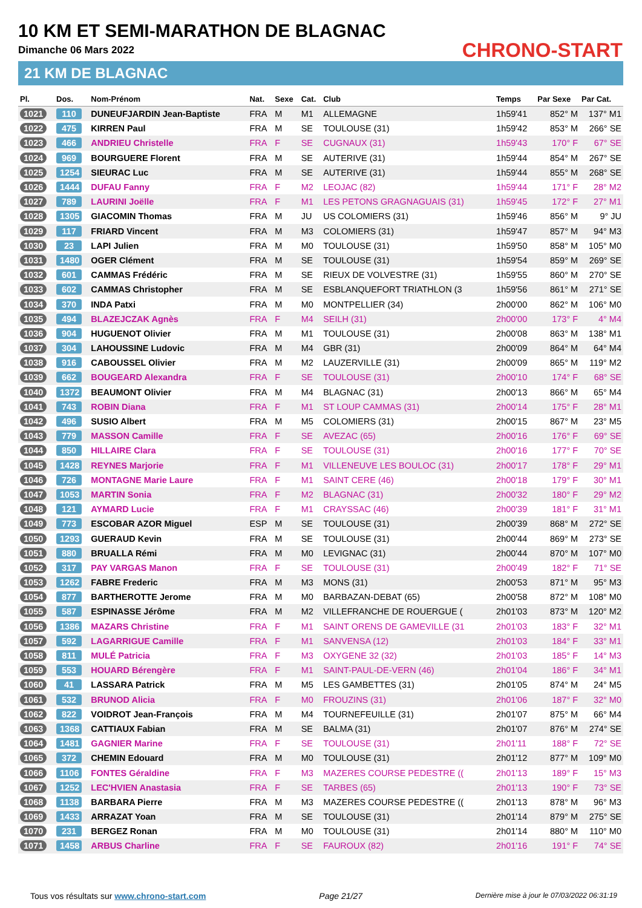10 KM ET SEMI-MARATHON DE BLAGNAC
Dimanche 06 Mars 2022
21 KM DE BLAGNAC
CHRONO-START
| Pl. | Dos. | Nom-Prénom | Nat. | Sexe | Cat. | Club | Temps | Par Sexe | Par Cat. |
| --- | --- | --- | --- | --- | --- | --- | --- | --- | --- |
| 1021 | 110 | DUNEUFJARDIN Jean-Baptiste | FRA | M | M1 | ALLEMAGNE | 1h59'41 | 852° M | 137° M1 |
| 1022 | 475 | KIRREN Paul | FRA | M | SE | TOULOUSE (31) | 1h59'42 | 853° M | 266° SE |
| 1023 | 466 | ANDRIEU Christelle | FRA | F | SE | CUGNAUX (31) | 1h59'43 | 170° F | 67° SE |
| 1024 | 969 | BOURGUERE Florent | FRA | M | SE | AUTERIVE (31) | 1h59'44 | 854° M | 267° SE |
| 1025 | 1254 | SIEURAC Luc | FRA | M | SE | AUTERIVE (31) | 1h59'44 | 855° M | 268° SE |
| 1026 | 1444 | DUFAU Fanny | FRA | F | M2 | LEOJAC (82) | 1h59'44 | 171° F | 28° M2 |
| 1027 | 789 | LAURINI Joëlle | FRA | F | M1 | LES PETONS GRAGNAGUAIS (31) | 1h59'45 | 172° F | 27° M1 |
| 1028 | 1305 | GIACOMIN Thomas | FRA | M | JU | US COLOMIERS (31) | 1h59'46 | 856° M | 9° JU |
| 1029 | 117 | FRIARD Vincent | FRA | M | M3 | COLOMIERS (31) | 1h59'47 | 857° M | 94° M3 |
| 1030 | 23 | LAPI Julien | FRA | M | M0 | TOULOUSE (31) | 1h59'50 | 858° M | 105° M0 |
| 1031 | 1480 | OGER Clément | FRA | M | SE | TOULOUSE (31) | 1h59'54 | 859° M | 269° SE |
| 1032 | 601 | CAMMAS Frédéric | FRA | M | SE | RIEUX DE VOLVESTRE (31) | 1h59'55 | 860° M | 270° SE |
| 1033 | 602 | CAMMAS Christopher | FRA | M | SE | ESBLANQUEFORT TRIATHLON (3 | 1h59'56 | 861° M | 271° SE |
| 1034 | 370 | INDA Patxi | FRA | M | M0 | MONTPELLIER (34) | 2h00'00 | 862° M | 106° M0 |
| 1035 | 494 | BLAZEJCZAK Agnès | FRA | F | M4 | SEILH (31) | 2h00'00 | 173° F | 4° M4 |
| 1036 | 904 | HUGUENOT Olivier | FRA | M | M1 | TOULOUSE (31) | 2h00'08 | 863° M | 138° M1 |
| 1037 | 304 | LAHOUSSINE Ludovic | FRA | M | M4 | GBR (31) | 2h00'09 | 864° M | 64° M4 |
| 1038 | 916 | CABOUSSEL Olivier | FRA | M | M2 | LAUZERVILLE (31) | 2h00'09 | 865° M | 119° M2 |
| 1039 | 662 | BOUGEARD Alexandra | FRA | F | SE | TOULOUSE (31) | 2h00'10 | 174° F | 68° SE |
| 1040 | 1372 | BEAUMONT Olivier | FRA | M | M4 | BLAGNAC (31) | 2h00'13 | 866° M | 65° M4 |
| 1041 | 743 | ROBIN Diana | FRA | F | M1 | ST LOUP CAMMAS (31) | 2h00'14 | 175° F | 28° M1 |
| 1042 | 496 | SUSIO Albert | FRA | M | M5 | COLOMIERS (31) | 2h00'15 | 867° M | 23° M5 |
| 1043 | 779 | MASSON Camille | FRA | F | SE | AVEZAC (65) | 2h00'16 | 176° F | 69° SE |
| 1044 | 850 | HILLAIRE Clara | FRA | F | SE | TOULOUSE (31) | 2h00'16 | 177° F | 70° SE |
| 1045 | 1428 | REYNES Marjorie | FRA | F | M1 | VILLENEUVE LES BOULOC (31) | 2h00'17 | 178° F | 29° M1 |
| 1046 | 726 | MONTAGNE Marie Laure | FRA | F | M1 | SAINT CERE (46) | 2h00'18 | 179° F | 30° M1 |
| 1047 | 1053 | MARTIN Sonia | FRA | F | M2 | BLAGNAC (31) | 2h00'32 | 180° F | 29° M2 |
| 1048 | 121 | AYMARD Lucie | FRA | F | M1 | CRAYSSAC (46) | 2h00'39 | 181° F | 31° M1 |
| 1049 | 773 | ESCOBAR AZOR Miguel | ESP | M | SE | TOULOUSE (31) | 2h00'39 | 868° M | 272° SE |
| 1050 | 1293 | GUERAUD Kevin | FRA | M | SE | TOULOUSE (31) | 2h00'44 | 869° M | 273° SE |
| 1051 | 880 | BRUALLA Rémi | FRA | M | M0 | LEVIGNAC (31) | 2h00'44 | 870° M | 107° M0 |
| 1052 | 317 | PAY VARGAS Manon | FRA | F | SE | TOULOUSE (31) | 2h00'49 | 182° F | 71° SE |
| 1053 | 1262 | FABRE Frederic | FRA | M | M3 | MONS (31) | 2h00'53 | 871° M | 95° M3 |
| 1054 | 877 | BARTHEROTTE Jerome | FRA | M | M0 | BARBAZAN-DEBAT (65) | 2h00'58 | 872° M | 108° M0 |
| 1055 | 587 | ESPINASSE Jérôme | FRA | M | M2 | VILLEFRANCHE DE ROUERGUE ( | 2h01'03 | 873° M | 120° M2 |
| 1056 | 1386 | MAZARS Christine | FRA | F | M1 | SAINT ORENS DE GAMEVILLE (31 | 2h01'03 | 183° F | 32° M1 |
| 1057 | 592 | LAGARRIGUE Camille | FRA | F | M1 | SANVENSA (12) | 2h01'03 | 184° F | 33° M1 |
| 1058 | 811 | MULÉ Patricia | FRA | F | M3 | OXYGENE 32 (32) | 2h01'03 | 185° F | 14° M3 |
| 1059 | 553 | HOUARD Bérengère | FRA | F | M1 | SAINT-PAUL-DE-VERN (46) | 2h01'04 | 186° F | 34° M1 |
| 1060 | 41 | LASSARA Patrick | FRA | M | M5 | LES GAMBETTES (31) | 2h01'05 | 874° M | 24° M5 |
| 1061 | 532 | BRUNOD Alicia | FRA | F | M0 | FROUZINS (31) | 2h01'06 | 187° F | 32° M0 |
| 1062 | 822 | VOIDROT Jean-François | FRA | M | M4 | TOURNEFEUILLE (31) | 2h01'07 | 875° M | 66° M4 |
| 1063 | 1368 | CATTIAUX Fabian | FRA | M | SE | BALMA (31) | 2h01'07 | 876° M | 274° SE |
| 1064 | 1481 | GAGNIER Marine | FRA | F | SE | TOULOUSE (31) | 2h01'11 | 188° F | 72° SE |
| 1065 | 372 | CHEMIN Edouard | FRA | M | M0 | TOULOUSE (31) | 2h01'12 | 877° M | 109° M0 |
| 1066 | 1106 | FONTES Géraldine | FRA | F | M3 | MAZERES COURSE PEDESTRE (( | 2h01'13 | 189° F | 15° M3 |
| 1067 | 1252 | LEC'HVIEN Anastasia | FRA | F | SE | TARBES (65) | 2h01'13 | 190° F | 73° SE |
| 1068 | 1138 | BARBARA Pierre | FRA | M | M3 | MAZERES COURSE PEDESTRE (( | 2h01'13 | 878° M | 96° M3 |
| 1069 | 1433 | ARRAZAT Yoan | FRA | M | SE | TOULOUSE (31) | 2h01'14 | 879° M | 275° SE |
| 1070 | 231 | BERGEZ Ronan | FRA | M | M0 | TOULOUSE (31) | 2h01'14 | 880° M | 110° M0 |
| 1071 | 1458 | ARBUS Charline | FRA | F | SE | FAUROUX (82) | 2h01'16 | 191° F | 74° SE |
Tous vos résultats sur www.chrono-start.com Page 21/27 Dernière mise à jour le 07/03/2022 06:31:19